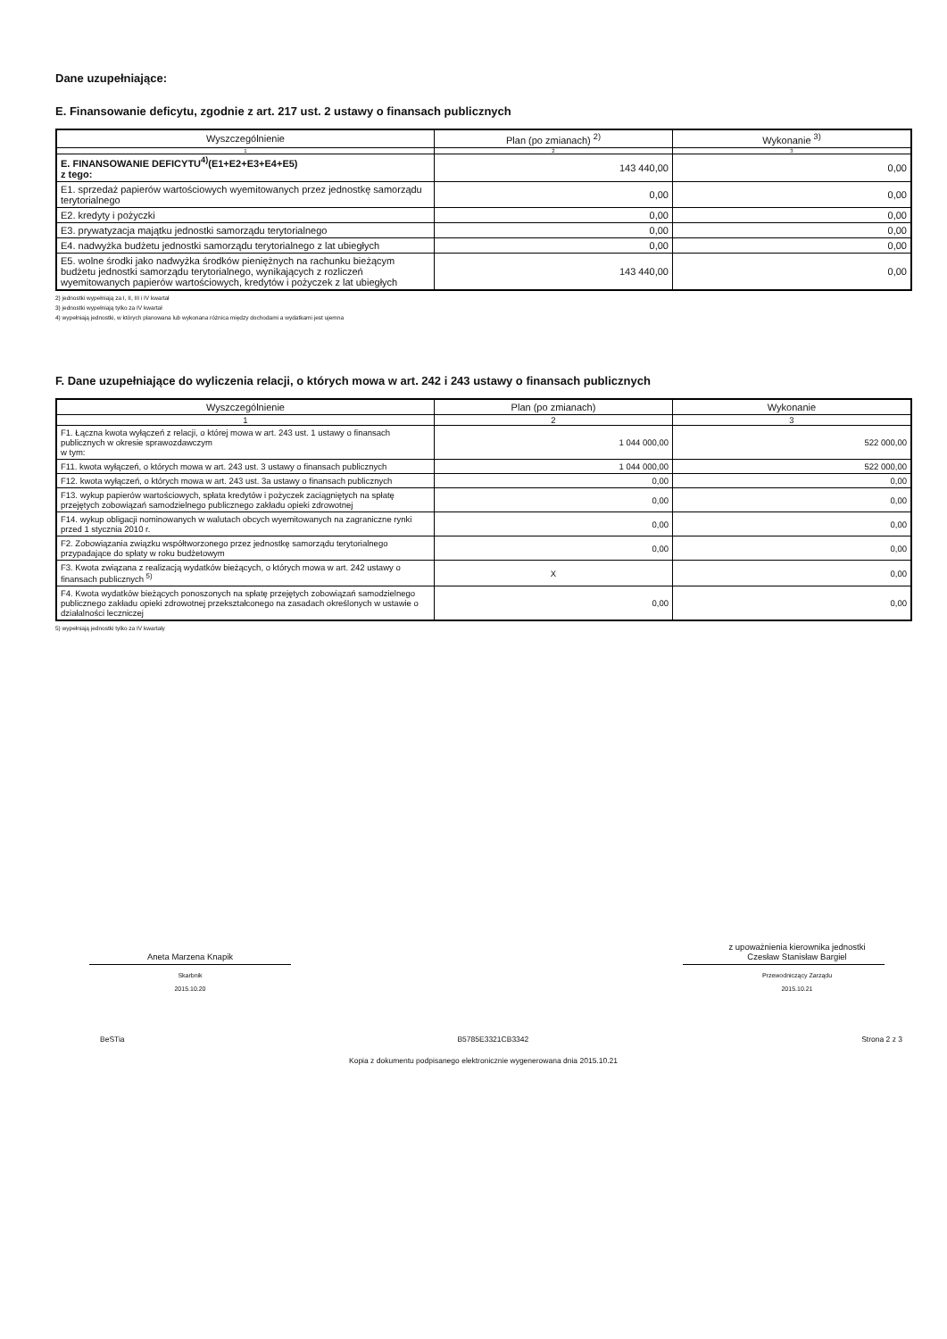Dane uzupełniające:
E. Finansowanie deficytu, zgodnie z art. 217 ust. 2 ustawy o finansach publicznych
| Wyszczególnienie | Plan (po zmianach) <sup>2)</sup> | Wykonanie <sup>3)</sup> |
| --- | --- | --- |
| 1 | 2 | 3 |
| E. FINANSOWANIE DEFICYTU<sup>4)</sup>(E1+E2+E3+E4+E5) z tego: | 143 440,00 | 0,00 |
| E1. sprzedaż papierów wartościowych wyemitowanych przez jednostkę samorządu terytorialnego | 0,00 | 0,00 |
| E2. kredyty i pożyczki | 0,00 | 0,00 |
| E3. prywatyzacja majątku jednostki samorządu terytorialnego | 0,00 | 0,00 |
| E4. nadwyżka budżetu jednostki samorządu terytorialnego z lat ubiegłych | 0,00 | 0,00 |
| E5. wolne środki jako nadwyżka środków pieniężnych na rachunku bieżącym budżetu jednostki samorządu terytorialnego, wynikających z rozliczeń wyemitowanych papierów wartościowych, kredytów i pożyczek z lat ubiegłych | 143 440,00 | 0,00 |
2) jednostki wypełniają za I, II, III i IV kwartał
3) jednostki wypełniają tylko za IV kwartał
4) wypełniają jednostki, w których planowana lub wykonana różnica między dochodami a wydatkami jest ujemna
F. Dane uzupełniające do wyliczenia relacji, o których mowa w art. 242 i 243 ustawy o finansach publicznych
| Wyszczególnienie | Plan (po zmianach) | Wykonanie |
| --- | --- | --- |
| 1 | 2 | 3 |
| F1. Łączna kwota wyłączeń z relacji, o której mowa w art. 243 ust. 1 ustawy o finansach publicznych w okresie sprawozdawczym w tym: | 1 044 000,00 | 522 000,00 |
| F11. kwota wyłączeń, o których mowa w art. 243 ust. 3 ustawy o finansach publicznych | 1 044 000,00 | 522 000,00 |
| F12. kwota wyłączeń, o których mowa w art. 243 ust. 3a ustawy o finansach publicznych | 0,00 | 0,00 |
| F13. wykup papierów wartościowych, spłata kredytów i pożyczek zaciągniętych na spłatę przejętych zobowiązań samodzielnego publicznego zakładu opieki zdrowotnej | 0,00 | 0,00 |
| F14. wykup obligacji nominowanych w walutach obcych wyemitowanych na zagraniczne rynki przed 1 stycznia 2010 r. | 0,00 | 0,00 |
| F2. Zobowiązania związku współtworzonego przez jednostkę samorządu terytorialnego przypadające do spłaty w roku budżetowym | 0,00 | 0,00 |
| F3. Kwota związana z realizacją wydatków bieżących, o których mowa w art. 242 ustawy o finansach publicznych <sup>5)</sup> | X | 0,00 |
| F4. Kwota wydatków bieżących ponoszonych na spłatę przejętych zobowiązań samodzielnego publicznego zakładu opieki zdrowotnej przekształconego na zasadach określonych w ustawie o działalności leczniczej | 0,00 | 0,00 |
5) wypełniają jednostki tylko za IV kwartały
Aneta Marzena Knapik
Skarbnik
2015.10.20
z upoważnienia kierownika jednostki
Czesław Stanisław Bargiel
Przewodniczący Zarządu
2015.10.21
BeSTia B5785E3321CB3342 Strona 2 z 3
Kopia z dokumentu podpisanego elektronicznie wygenerowana dnia 2015.10.21